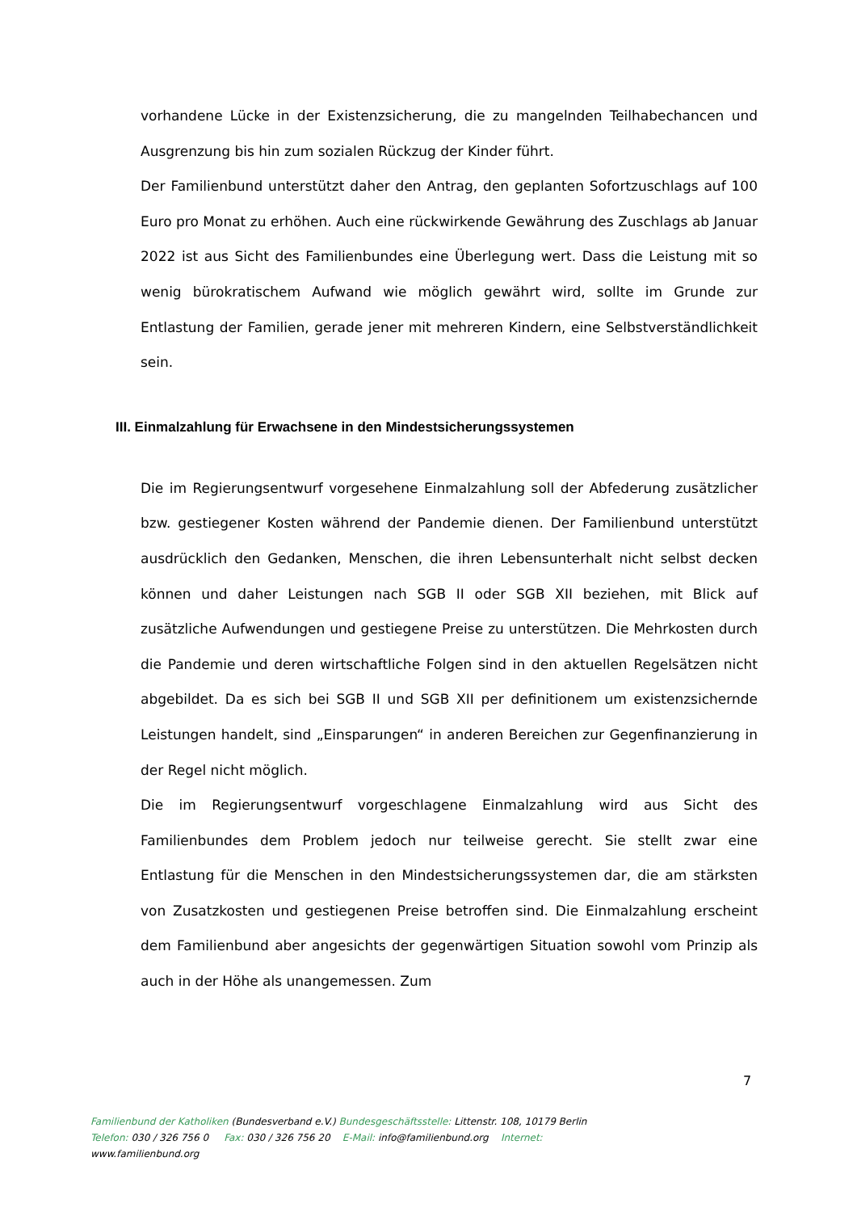vorhandene Lücke in der Existenzsicherung, die zu mangelnden Teilhabechancen und Ausgrenzung bis hin zum sozialen Rückzug der Kinder führt.
Der Familienbund unterstützt daher den Antrag, den geplanten Sofortzuschlags auf 100 Euro pro Monat zu erhöhen. Auch eine rückwirkende Gewährung des Zuschlags ab Januar 2022 ist aus Sicht des Familienbundes eine Überlegung wert. Dass die Leistung mit so wenig bürokratischem Aufwand wie möglich gewährt wird, sollte im Grunde zur Entlastung der Familien, gerade jener mit mehreren Kindern, eine Selbstverständlichkeit sein.
III. Einmalzahlung für Erwachsene in den Mindestsicherungssystemen
Die im Regierungsentwurf vorgesehene Einmalzahlung soll der Abfederung zusätzlicher bzw. gestiegener Kosten während der Pandemie dienen. Der Familienbund unterstützt ausdrücklich den Gedanken, Menschen, die ihren Lebensunterhalt nicht selbst decken können und daher Leistungen nach SGB II oder SGB XII beziehen, mit Blick auf zusätzliche Aufwendungen und gestiegene Preise zu unterstützen. Die Mehrkosten durch die Pandemie und deren wirtschaftliche Folgen sind in den aktuellen Regelsätzen nicht abgebildet. Da es sich bei SGB II und SGB XII per definitionem um existenzsichernde Leistungen handelt, sind „Einsparungen“ in anderen Bereichen zur Gegenfinanzierung in der Regel nicht möglich.
Die im Regierungsentwurf vorgeschlagene Einmalzahlung wird aus Sicht des Familienbundes dem Problem jedoch nur teilweise gerecht. Sie stellt zwar eine Entlastung für die Menschen in den Mindestsicherungssystemen dar, die am stärksten von Zusatzkosten und gestiegenen Preise betroffen sind. Die Einmalzahlung erscheint dem Familienbund aber angesichts der gegenwärtigen Situation sowohl vom Prinzip als auch in der Höhe als unangemessen. Zum
7
Familienbund der Katholiken (Bundesverband e.V.) Bundesgeschäftsstelle: Littenstr. 108, 10179 Berlin
Telefon: 030 / 326 756 0 Fax: 030 / 326 756 20 E-Mail: info@familienbund.org Internet:
www.familienbund.org